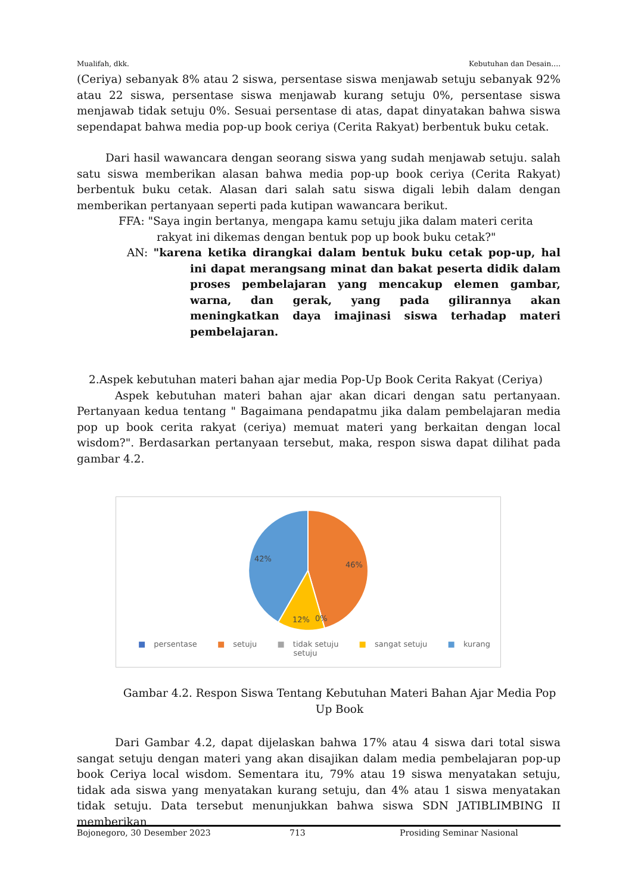Mualifah, dkk. Kebutuhan dan Desain….
(Ceriya) sebanyak 8% atau 2 siswa, persentase siswa menjawab setuju sebanyak 92% atau 22 siswa, persentase siswa menjawab kurang setuju 0%, persentase siswa menjawab tidak setuju 0%. Sesuai persentase di atas, dapat dinyatakan bahwa siswa sependapat bahwa media pop-up book ceriya (Cerita Rakyat) berbentuk buku cetak.
Dari hasil wawancara dengan seorang siswa yang sudah menjawab setuju. salah satu siswa memberikan alasan bahwa media pop-up book ceriya (Cerita Rakyat) berbentuk buku cetak. Alasan dari salah satu siswa digali lebih dalam dengan memberikan pertanyaan seperti pada kutipan wawancara berikut.
FFA: "Saya ingin bertanya, mengapa kamu setuju jika dalam materi cerita rakyat ini dikemas dengan bentuk pop up book buku cetak?"
AN: "karena ketika dirangkai dalam bentuk buku cetak pop-up, hal ini dapat merangsang minat dan bakat peserta didik dalam proses pembelajaran yang mencakup elemen gambar, warna, dan gerak, yang pada gilirannya akan meningkatkan daya imajinasi siswa terhadap materi pembelajaran.
2.Aspek kebutuhan materi bahan ajar media Pop-Up Book Cerita Rakyat (Ceriya)
Aspek kebutuhan materi bahan ajar akan dicari dengan satu pertanyaan. Pertanyaan kedua tentang " Bagaimana pendapatmu jika dalam pembelajaran media pop up book cerita rakyat (ceriya) memuat materi yang berkaitan dengan local wisdom?". Berdasarkan pertanyaan tersebut, maka, respon siswa dapat dilihat pada gambar 4.2.
42%
46%
12%
0%
■ persentase ■ setuju ■ tidak setuju ■ sangat setuju ■ kurang setuju
Gambar 4.2. Respon Siswa Tentang Kebutuhan Materi Bahan Ajar Media Pop Up Book
Dari Gambar 4.2, dapat dijelaskan bahwa 17% atau 4 siswa dari total siswa sangat setuju dengan materi yang akan disajikan dalam media pembelajaran pop-up book Ceriya local wisdom. Sementara itu, 79% atau 19 siswa menyatakan setuju, tidak ada siswa yang menyatakan kurang setuju, dan 4% atau 1 siswa menyatakan tidak setuju. Data tersebut menunjukkan bahwa siswa SDN JATIBLIMBING II memberikan
Bojonegoro, 30 Desember 2023 713 Prosiding Seminar Nasional